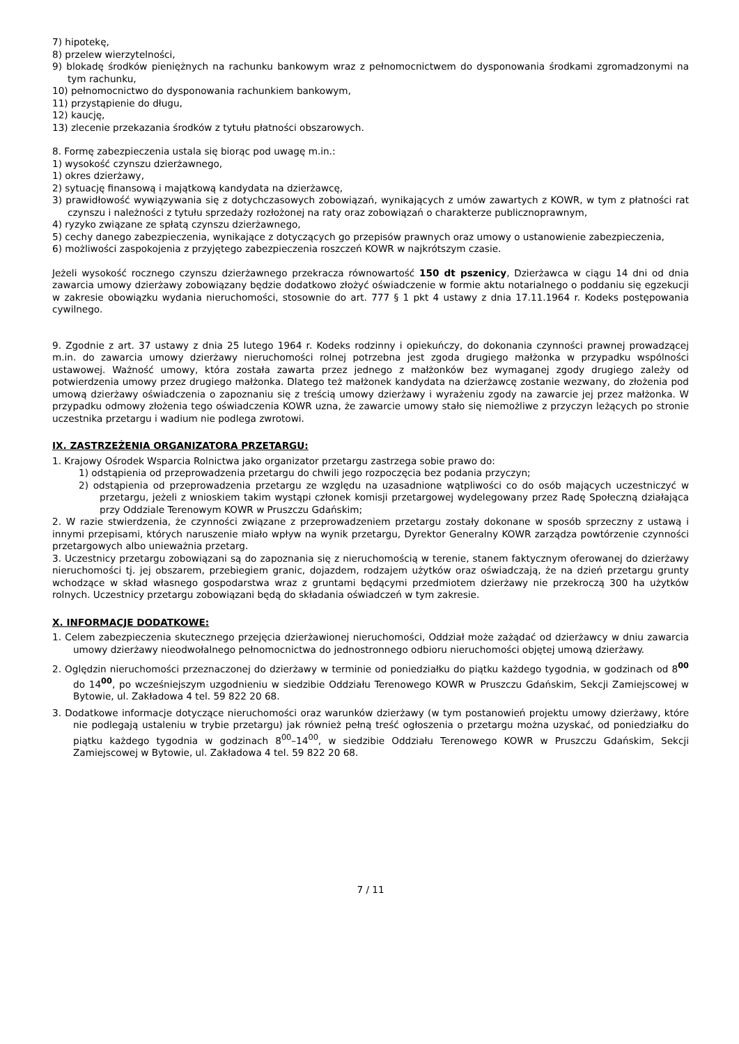7) hipotekę,
8) przelew wierzytelności,
9) blokadę środków pieniężnych na rachunku bankowym wraz z pełnomocnictwem do dysponowania środkami zgromadzonymi na tym rachunku,
10) pełnomocnictwo do dysponowania rachunkiem bankowym,
11) przystąpienie do długu,
12) kaucję,
13) zlecenie przekazania środków z tytułu płatności obszarowych.
8. Formę zabezpieczenia ustala się biorąc pod uwagę m.in.:
1) wysokość czynszu dzierżawnego,
1) okres dzierżawy,
2) sytuację finansową i majątkową kandydata na dzierżawcę,
3) prawidłowość wywiązywania się z dotychczasowych zobowiązań, wynikających z umów zawartych z KOWR, w tym z płatności rat czynszu i należności z tytułu sprzedaży rozłożonej na raty oraz zobowiązań o charakterze publicznoprawnym,
4) ryzyko związane ze spłatą czynszu dzierżawnego,
5) cechy danego zabezpieczenia, wynikające z dotyczących go przepisów prawnych oraz umowy o ustanowienie zabezpieczenia,
6) możliwości zaspokojenia z przyjętego zabezpieczenia roszczeń KOWR w najkrótszym czasie.
Jeżeli wysokość rocznego czynszu dzierżawnego przekracza równowartość 150 dt pszenicy, Dzierżawca w ciągu 14 dni od dnia zawarcia umowy dzierżawy zobowiązany będzie dodatkowo złożyć oświadczenie w formie aktu notarialnego o poddaniu się egzekucji w zakresie obowiązku wydania nieruchomości, stosownie do art. 777 § 1 pkt 4 ustawy z dnia 17.11.1964 r. Kodeks postępowania cywilnego.
9. Zgodnie z art. 37 ustawy z dnia 25 lutego 1964 r. Kodeks rodzinny i opiekuńczy, do dokonania czynności prawnej prowadzącej m.in. do zawarcia umowy dzierżawy nieruchomości rolnej potrzebna jest zgoda drugiego małżonka w przypadku wspólności ustawowej. Ważność umowy, która została zawarta przez jednego z małżonków bez wymaganej zgody drugiego zależy od potwierdzenia umowy przez drugiego małżonka. Dlatego też małżonek kandydata na dzierżawcę zostanie wezwany, do złożenia pod umową dzierżawy oświadczenia o zapoznaniu się z treścią umowy dzierżawy i wyrażeniu zgody na zawarcie jej przez małżonka. W przypadku odmowy złożenia tego oświadczenia KOWR uzna, że zawarcie umowy stało się niemożliwe z przyczyn leżących po stronie uczestnika przetargu i wadium nie podlega zwrotowi.
IX. ZASTRZEŻENIA ORGANIZATORA PRZETARGU:
1. Krajowy Ośrodek Wsparcia Rolnictwa jako organizator przetargu zastrzega sobie prawo do:
1) odstąpienia od przeprowadzenia przetargu do chwili jego rozpoczęcia bez podania przyczyn;
2) odstąpienia od przeprowadzenia przetargu ze względu na uzasadnione wątpliwości co do osób mających uczestniczyć w przetargu, jeżeli z wnioskiem takim wystąpi członek komisji przetargowej wydelegowany przez Radę Społeczną działająca przy Oddziale Terenowym KOWR w Pruszczu Gdańskim;
2. W razie stwierdzenia, że czynności związane z przeprowadzeniem przetargu zostały dokonane w sposób sprzeczny z ustawą i innymi przepisami, których naruszenie miało wpływ na wynik przetargu, Dyrektor Generalny KOWR zarządza powtórzenie czynności przetargowych albo unieważnia przetarg.
3. Uczestnicy przetargu zobowiązani są do zapoznania się z nieruchomością w terenie, stanem faktycznym oferowanej do dzierżawy nieruchomości tj. jej obszarem, przebiegiem granic, dojazdem, rodzajem użytków oraz oświadczają, że na dzień przetargu grunty wchodzące w skład własnego gospodarstwa wraz z gruntami będącymi przedmiotem dzierżawy nie przekroczą 300 ha użytków rolnych. Uczestnicy przetargu zobowiązani będą do składania oświadczeń w tym zakresie.
X. INFORMACJE DODATKOWE:
1. Celem zabezpieczenia skutecznego przejęcia dzierżawionej nieruchomości, Oddział może zażądać od dzierżawcy w dniu zawarcia umowy dzierżawy nieodwołalnego pełnomocnictwa do jednostronnego odbioru nieruchomości objętej umową dzierżawy.
2. Oględzin nieruchomości przeznaczonej do dzierżawy w terminie od poniedziałku do piątku każdego tygodnia, w godzinach od 8<sup>00</sup> do 14<sup>00</sup>, po wcześniejszym uzgodnieniu w siedzibie Oddziału Terenowego KOWR w Pruszczu Gdańskim, Sekcji Zamiejscowej w Bytowie, ul. Zakładowa 4 tel. 59 822 20 68.
3. Dodatkowe informacje dotyczące nieruchomości oraz warunków dzierżawy (w tym postanowień projektu umowy dzierżawy, które nie podlegają ustaleniu w trybie przetargu) jak również pełną treść ogłoszenia o przetargu można uzyskać, od poniedziałku do piątku każdego tygodnia w godzinach 8<sup>00</sup>–14<sup>00</sup>, w siedzibie Oddziału Terenowego KOWR w Pruszczu Gdańskim, Sekcji Zamiejscowej w Bytowie, ul. Zakładowa 4 tel. 59 822 20 68.
7 / 11